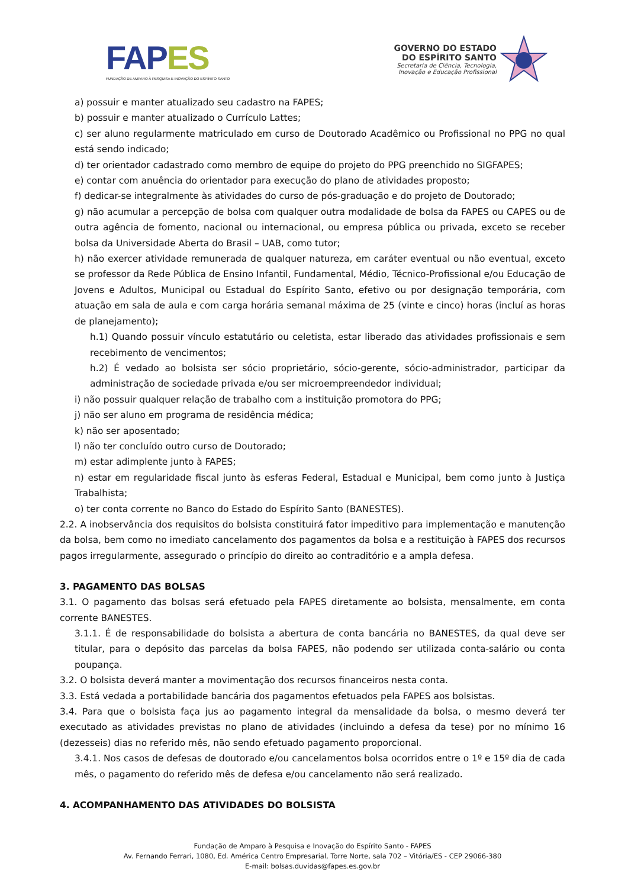FAP ES
FUNDAÇÃO DE AMPARO À PESQUISA E INOVAÇÃO DO ESPÍRITO SANTO
GOVERNO DO ESTADO
DO ESPÍRITO SANTO
Secretaria de Ciência, Tecnologia,
Inovação e Educação Profissional
a) possuir e manter atualizado seu cadastro na FAPES;
b) possuir e manter atualizado o Currículo Lattes;
c) ser aluno regularmente matriculado em curso de Doutorado Acadêmico ou Profissional no PPG no qual está sendo indicado;
d) ter orientador cadastrado como membro de equipe do projeto do PPG preenchido no SIGFAPES;
e) contar com anuência do orientador para execução do plano de atividades proposto;
f) dedicar-se integralmente às atividades do curso de pós-graduação e do projeto de Doutorado;
g) não acumular a percepção de bolsa com qualquer outra modalidade de bolsa da FAPES ou CAPES ou de outra agência de fomento, nacional ou internacional, ou empresa pública ou privada, exceto se receber bolsa da Universidade Aberta do Brasil – UAB, como tutor;
h) não exercer atividade remunerada de qualquer natureza, em caráter eventual ou não eventual, exceto se professor da Rede Pública de Ensino Infantil, Fundamental, Médio, Técnico-Profissional e/ou Educação de Jovens e Adultos, Municipal ou Estadual do Espírito Santo, efetivo ou por designação temporária, com atuação em sala de aula e com carga horária semanal máxima de 25 (vinte e cinco) horas (incluí as horas de planejamento);
h.1) Quando possuir vínculo estatutário ou celetista, estar liberado das atividades profissionais e sem recebimento de vencimentos;
h.2) É vedado ao bolsista ser sócio proprietário, sócio-gerente, sócio-administrador, participar da administração de sociedade privada e/ou ser microempreendedor individual;
i) não possuir qualquer relação de trabalho com a instituição promotora do PPG;
j) não ser aluno em programa de residência médica;
k) não ser aposentado;
l) não ter concluído outro curso de Doutorado;
m) estar adimplente junto à FAPES;
n) estar em regularidade fiscal junto às esferas Federal, Estadual e Municipal, bem como junto à Justiça Trabalhista;
o) ter conta corrente no Banco do Estado do Espírito Santo (BANESTES).
2.2. A inobservância dos requisitos do bolsista constituirá fator impeditivo para implementação e manutenção da bolsa, bem como no imediato cancelamento dos pagamentos da bolsa e a restituição à FAPES dos recursos pagos irregularmente, assegurado o princípio do direito ao contraditório e a ampla defesa.
3. PAGAMENTO DAS BOLSAS
3.1. O pagamento das bolsas será efetuado pela FAPES diretamente ao bolsista, mensalmente, em conta corrente BANESTES.
3.1.1. É de responsabilidade do bolsista a abertura de conta bancária no BANESTES, da qual deve ser titular, para o depósito das parcelas da bolsa FAPES, não podendo ser utilizada conta-salário ou conta poupança.
3.2. O bolsista deverá manter a movimentação dos recursos financeiros nesta conta.
3.3. Está vedada a portabilidade bancária dos pagamentos efetuados pela FAPES aos bolsistas.
3.4. Para que o bolsista faça jus ao pagamento integral da mensalidade da bolsa, o mesmo deverá ter executado as atividades previstas no plano de atividades (incluindo a defesa da tese) por no mínimo 16 (dezesseis) dias no referido mês, não sendo efetuado pagamento proporcional.
3.4.1. Nos casos de defesas de doutorado e/ou cancelamentos bolsa ocorridos entre o 1º e 15º dia de cada mês, o pagamento do referido mês de defesa e/ou cancelamento não será realizado.
4. ACOMPANHAMENTO DAS ATIVIDADES DO BOLSISTA
Fundação de Amparo à Pesquisa e Inovação do Espírito Santo - FAPES
Av. Fernando Ferrari, 1080, Ed. América Centro Empresarial, Torre Norte, sala 702 – Vitória/ES - CEP 29066-380
E-mail: bolsas.duvidas@fapes.es.gov.br